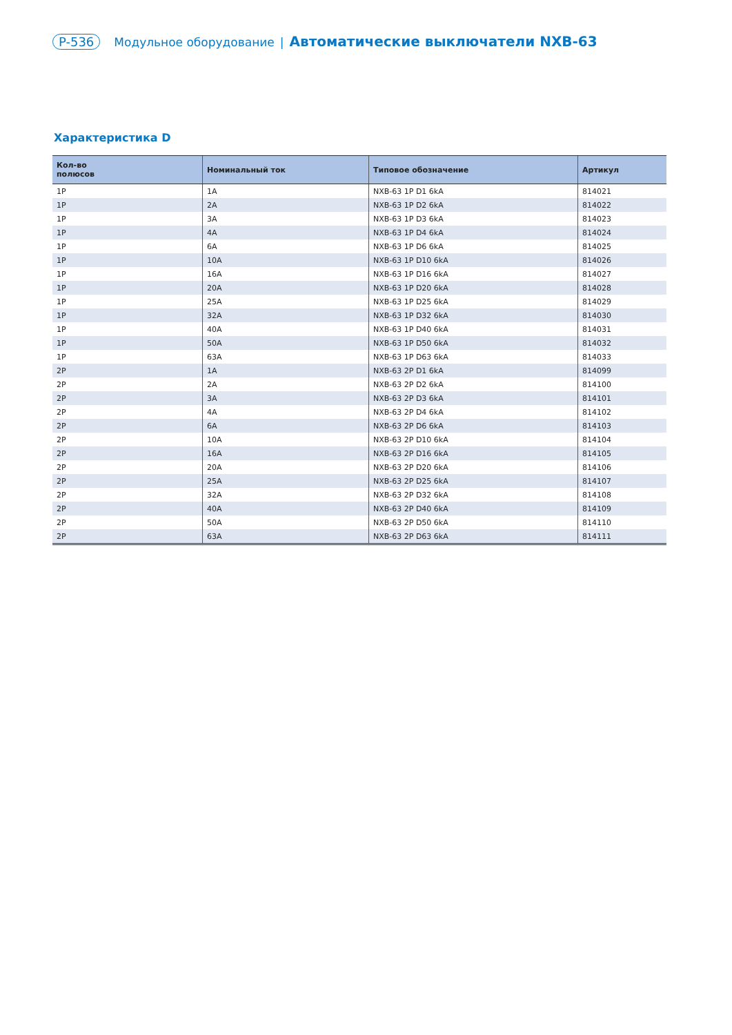P-536 Модульное оборудование | Автоматические выключатели NXB-63
Характеристика D
| Кол-во полюсов | Номинальный ток | Типовое обозначение | Артикул |
| --- | --- | --- | --- |
| 1P | 1A | NXB-63 1P D1 6kA | 814021 |
| 1P | 2A | NXB-63 1P D2 6kA | 814022 |
| 1P | 3A | NXB-63 1P D3 6kA | 814023 |
| 1P | 4A | NXB-63 1P D4 6kA | 814024 |
| 1P | 6A | NXB-63 1P D6 6kA | 814025 |
| 1P | 10A | NXB-63 1P D10 6kA | 814026 |
| 1P | 16A | NXB-63 1P D16 6kA | 814027 |
| 1P | 20A | NXB-63 1P D20 6kA | 814028 |
| 1P | 25A | NXB-63 1P D25 6kA | 814029 |
| 1P | 32A | NXB-63 1P D32 6kA | 814030 |
| 1P | 40A | NXB-63 1P D40 6kA | 814031 |
| 1P | 50A | NXB-63 1P D50 6kA | 814032 |
| 1P | 63A | NXB-63 1P D63 6kA | 814033 |
| 2P | 1A | NXB-63 2P D1 6kA | 814099 |
| 2P | 2A | NXB-63 2P D2 6kA | 814100 |
| 2P | 3A | NXB-63 2P D3 6kA | 814101 |
| 2P | 4A | NXB-63 2P D4 6kA | 814102 |
| 2P | 6A | NXB-63 2P D6 6kA | 814103 |
| 2P | 10A | NXB-63 2P D10 6kA | 814104 |
| 2P | 16A | NXB-63 2P D16 6kA | 814105 |
| 2P | 20A | NXB-63 2P D20 6kA | 814106 |
| 2P | 25A | NXB-63 2P D25 6kA | 814107 |
| 2P | 32A | NXB-63 2P D32 6kA | 814108 |
| 2P | 40A | NXB-63 2P D40 6kA | 814109 |
| 2P | 50A | NXB-63 2P D50 6kA | 814110 |
| 2P | 63A | NXB-63 2P D63 6kA | 814111 |